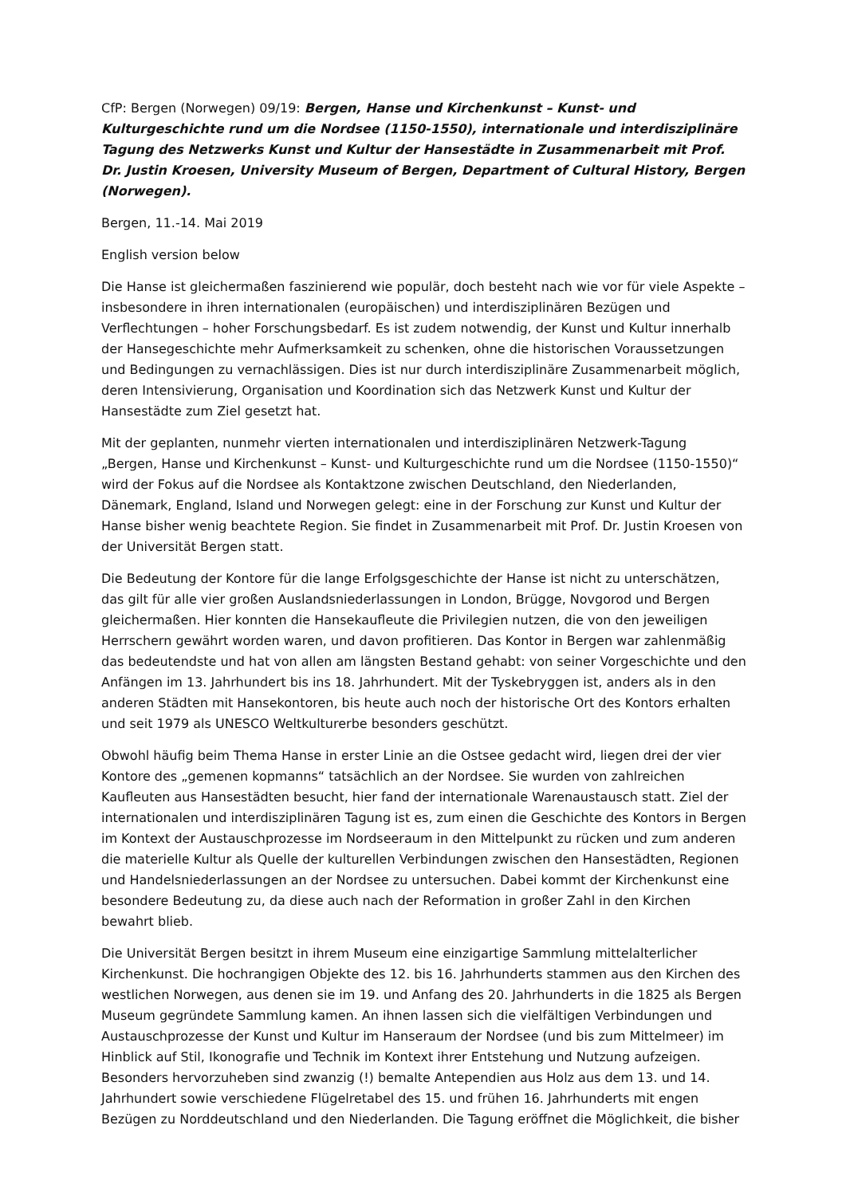CfP: Bergen (Norwegen) 09/19: Bergen, Hanse und Kirchenkunst – Kunst- und Kulturgeschichte rund um die Nordsee (1150-1550), internationale und interdisziplinäre Tagung des Netzwerks Kunst und Kultur der Hansestädte in Zusammenarbeit mit Prof. Dr. Justin Kroesen, University Museum of Bergen, Department of Cultural History, Bergen (Norwegen).
Bergen, 11.-14. Mai 2019
English version below
Die Hanse ist gleichermaßen faszinierend wie populär, doch besteht nach wie vor für viele Aspekte – insbesondere in ihren internationalen (europäischen) und interdisziplinären Bezügen und Verflechtungen – hoher Forschungsbedarf. Es ist zudem notwendig, der Kunst und Kultur innerhalb der Hansegeschichte mehr Aufmerksamkeit zu schenken, ohne die historischen Voraussetzungen und Bedingungen zu vernachlässigen. Dies ist nur durch interdisziplinäre Zusammenarbeit möglich, deren Intensivierung, Organisation und Koordination sich das Netzwerk Kunst und Kultur der Hansestädte zum Ziel gesetzt hat.
Mit der geplanten, nunmehr vierten internationalen und interdisziplinären Netzwerk-Tagung „Bergen, Hanse und Kirchenkunst – Kunst- und Kulturgeschichte rund um die Nordsee (1150-1550)“ wird der Fokus auf die Nordsee als Kontaktzone zwischen Deutschland, den Niederlanden, Dänemark, England, Island und Norwegen gelegt: eine in der Forschung zur Kunst und Kultur der Hanse bisher wenig beachtete Region. Sie findet in Zusammenarbeit mit Prof. Dr. Justin Kroesen von der Universität Bergen statt.
Die Bedeutung der Kontore für die lange Erfolgsgeschichte der Hanse ist nicht zu unterschätzen, das gilt für alle vier großen Auslandsniederlassungen in London, Brügge, Novgorod und Bergen gleichermaßen. Hier konnten die Hansekaufleute die Privilegien nutzen, die von den jeweiligen Herrschern gewährt worden waren, und davon profitieren. Das Kontor in Bergen war zahlenmäßig das bedeutendste und hat von allen am längsten Bestand gehabt: von seiner Vorgeschichte und den Anfängen im 13. Jahrhundert bis ins 18. Jahrhundert. Mit der Tyskebryggen ist, anders als in den anderen Städten mit Hansekontoren, bis heute auch noch der historische Ort des Kontors erhalten und seit 1979 als UNESCO Weltkulturerbe besonders geschützt.
Obwohl häufig beim Thema Hanse in erster Linie an die Ostsee gedacht wird, liegen drei der vier Kontore des „gemenen kopmanns“ tatsächlich an der Nordsee. Sie wurden von zahlreichen Kaufleuten aus Hansestädten besucht, hier fand der internationale Warenaustausch statt. Ziel der internationalen und interdisziplinären Tagung ist es, zum einen die Geschichte des Kontors in Bergen im Kontext der Austauschprozesse im Nordseeraum in den Mittelpunkt zu rücken und zum anderen die materielle Kultur als Quelle der kulturellen Verbindungen zwischen den Hansestädten, Regionen und Handelsniederlassungen an der Nordsee zu untersuchen. Dabei kommt der Kirchenkunst eine besondere Bedeutung zu, da diese auch nach der Reformation in großer Zahl in den Kirchen bewahrt blieb.
Die Universität Bergen besitzt in ihrem Museum eine einzigartige Sammlung mittelalterlicher Kirchenkunst. Die hochrangigen Objekte des 12. bis 16. Jahrhunderts stammen aus den Kirchen des westlichen Norwegen, aus denen sie im 19. und Anfang des 20. Jahrhunderts in die 1825 als Bergen Museum gegründete Sammlung kamen. An ihnen lassen sich die vielfältigen Verbindungen und Austauschprozesse der Kunst und Kultur im Hanseraum der Nordsee (und bis zum Mittelmeer) im Hinblick auf Stil, Ikonografie und Technik im Kontext ihrer Entstehung und Nutzung aufzeigen. Besonders hervorzuheben sind zwanzig (!) bemalte Antependien aus Holz aus dem 13. und 14. Jahrhundert sowie verschiedene Flügelretabel des 15. und frühen 16. Jahrhunderts mit engen Bezügen zu Norddeutschland und den Niederlanden. Die Tagung eröffnet die Möglichkeit, die bisher